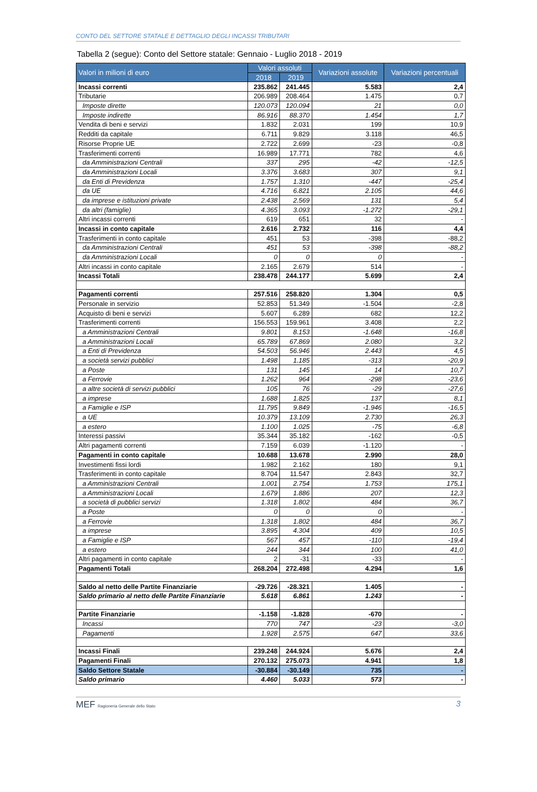CONTO DEL SETTORE STATALE E DETTAGLIO DEGLI INCASSI TRIBUTARI
Tabella 2 (segue): Conto del Settore statale: Gennaio - Luglio 2018 - 2019
| Valori in milioni di euro | Valori assoluti | | Variazioni assolute | Variazioni percentuali |
| --- | --- | --- | --- | --- |
| | 2018 | 2019 | | |
| Incassi correnti | 235.862 | 241.445 | 5.583 | 2,4 |
| Tributarie | 206.989 | 208.464 | 1.475 | 0,7 |
| Imposte dirette | 120.073 | 120.094 | 21 | 0,0 |
| Imposte indirette | 86.916 | 88.370 | 1.454 | 1,7 |
| Vendita di beni e servizi | 1.832 | 2.031 | 199 | 10,9 |
| Redditi da capitale | 6.711 | 9.829 | 3.118 | 46,5 |
| Risorse Proprie UE | 2.722 | 2.699 | -23 | -0,8 |
| Trasferimenti correnti | 16.989 | 17.771 | 782 | 4,6 |
| da Amministrazioni Centrali | 337 | 295 | -42 | -12,5 |
| da Amministrazioni Locali | 3.376 | 3.683 | 307 | 9,1 |
| da Enti di Previdenza | 1.757 | 1.310 | -447 | -25,4 |
| da UE | 4.716 | 6.821 | 2.105 | 44,6 |
| da imprese e istituzioni private | 2.438 | 2.569 | 131 | 5,4 |
| da altri (famiglie) | 4.365 | 3.093 | -1.272 | -29,1 |
| Altri incassi correnti | 619 | 651 | 32 | - |
| Incassi in conto capitale | 2.616 | 2.732 | 116 | 4,4 |
| Trasferimenti in conto capitale | 451 | 53 | -398 | -88,2 |
| da Amministrazioni Centrali | 451 | 53 | -398 | -88,2 |
| da Amministrazioni Locali | 0 | 0 | 0 | - |
| Altri incassi in conto capitale | 2.165 | 2.679 | 514 | - |
| Incassi Totali | 238.478 | 244.177 | 5.699 | 2,4 |
| Pagamenti correnti | 257.516 | 258.820 | 1.304 | 0,5 |
| Personale in servizio | 52.853 | 51.349 | -1.504 | -2,8 |
| Acquisto di beni e servizi | 5.607 | 6.289 | 682 | 12,2 |
| Trasferimenti correnti | 156.553 | 159.961 | 3.408 | 2,2 |
| a Amministrazioni Centrali | 9.801 | 8.153 | -1.648 | -16,8 |
| a Amministrazioni Locali | 65.789 | 67.869 | 2.080 | 3,2 |
| a Enti di Previdenza | 54.503 | 56.946 | 2.443 | 4,5 |
| a società servizi pubblici | 1.498 | 1.185 | -313 | -20,9 |
| a Poste | 131 | 145 | 14 | 10,7 |
| a Ferrovie | 1.262 | 964 | -298 | -23,6 |
| a altre società di servizi pubblici | 105 | 76 | -29 | -27,6 |
| a imprese | 1.688 | 1.825 | 137 | 8,1 |
| a Famiglie e ISP | 11.795 | 9.849 | -1.946 | -16,5 |
| a UE | 10.379 | 13.109 | 2.730 | 26,3 |
| a estero | 1.100 | 1.025 | -75 | -6,8 |
| Interessi passivi | 35.344 | 35.182 | -162 | -0,5 |
| Altri pagamenti correnti | 7.159 | 6.039 | -1.120 | - |
| Pagamenti in conto capitale | 10.688 | 13.678 | 2.990 | 28,0 |
| Investimenti fissi lordi | 1.982 | 2.162 | 180 | 9,1 |
| Trasferimenti in conto capitale | 8.704 | 11.547 | 2.843 | 32,7 |
| a Amministrazioni Centrali | 1.001 | 2.754 | 1.753 | 175,1 |
| a Amministrazioni Locali | 1.679 | 1.886 | 207 | 12,3 |
| a società di pubblici servizi | 1.318 | 1.802 | 484 | 36,7 |
| a Poste | 0 | 0 | 0 | - |
| a Ferrovie | 1.318 | 1.802 | 484 | 36,7 |
| a imprese | 3.895 | 4.304 | 409 | 10,5 |
| a Famiglie e ISP | 567 | 457 | -110 | -19,4 |
| a estero | 244 | 344 | 100 | 41,0 |
| Altri pagamenti in conto capitale | 2 | -31 | -33 | - |
| Pagamenti Totali | 268.204 | 272.498 | 4.294 | 1,6 |
| Saldo al netto delle Partite Finanziarie | -29.726 | -28.321 | 1.405 | - |
| Saldo primario al netto delle Partite Finanziarie | 5.618 | 6.861 | 1.243 | - |
| Partite Finanziarie | -1.158 | -1.828 | -670 | - |
| Incassi | 770 | 747 | -23 | -3,0 |
| Pagamenti | 1.928 | 2.575 | 647 | 33,6 |
| Incassi Finali | 239.248 | 244.924 | 5.676 | 2,4 |
| Pagamenti Finali | 270.132 | 275.073 | 4.941 | 1,8 |
| Saldo Settore Statale | -30.884 | -30.149 | 735 | - |
| Saldo primario | 4.460 | 5.033 | 573 | - |
MEF Ragioneria Generale dello Stato
3